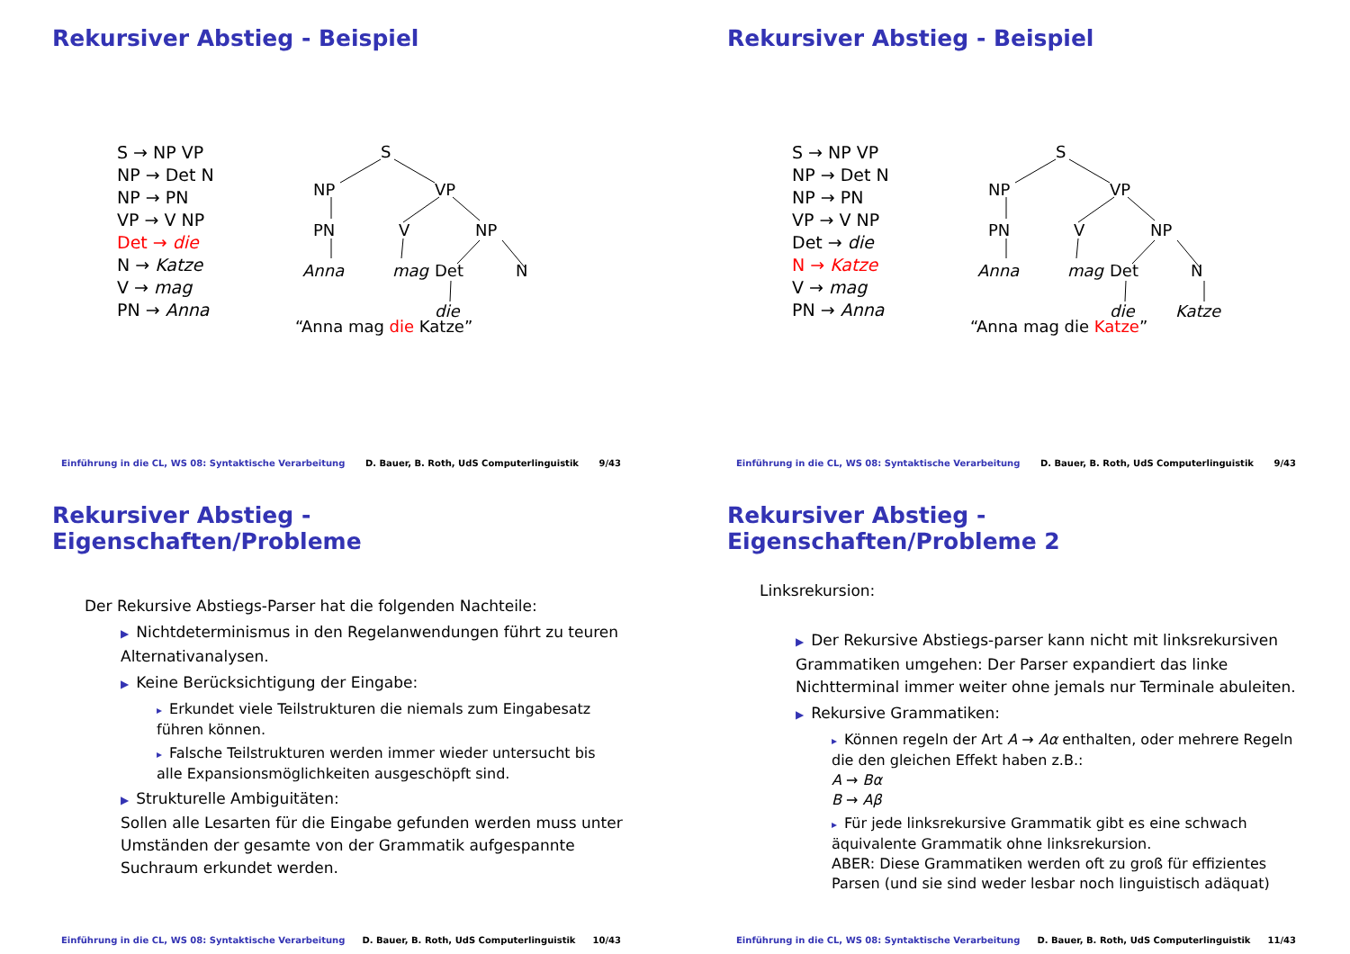Rekursiver Abstieg - Beispiel
S → NP VP
NP → Det N
NP → PN
VP → V NP
Det → die
N → Katze
V → mag
PN → Anna
S
NP
VP
PN
V
NP
Anna
mag
Det
N
die
“Anna mag die Katze”
Einführung in die CL, WS 08: Syntaktische Verarbeitung D. Bauer, B. Roth, UdS Computerlinguistik 9/43
Rekursiver Abstieg - Beispiel
S → NP VP
NP → Det N
NP → PN
VP → V NP
Det → die
N → Katze
V → mag
PN → Anna
S
NP
VP
PN
V
NP
Anna
mag
Det
N
die
Katze
“Anna mag die Katze”
Einführung in die CL, WS 08: Syntaktische Verarbeitung D. Bauer, B. Roth, UdS Computerlinguistik 9/43
Rekursiver Abstieg - Eigenschaften/Probleme
Der Rekursive Abstiegs-Parser hat die folgenden Nachteile:
▶ Nichtdeterminismus in den Regelanwendungen führt zu teuren Alternativanalysen.
▶ Keine Berücksichtigung der Eingabe:
▸ Erkundet viele Teilstrukturen die niemals zum Eingabesatz führen können.
▸ Falsche Teilstrukturen werden immer wieder untersucht bis alle Expansionsmöglichkeiten ausgeschöpft sind.
▶ Strukturelle Ambiguitäten:
Sollen alle Lesarten für die Eingabe gefunden werden muss unter Umständen der gesamte von der Grammatik aufgespannte Suchraum erkundet werden.
Einführung in die CL, WS 08: Syntaktische Verarbeitung D. Bauer, B. Roth, UdS Computerlinguistik 10/43
Rekursiver Abstieg - Eigenschaften/Probleme 2
Linksrekursion:
▶ Der Rekursive Abstiegs-parser kann nicht mit linksrekursiven Grammatiken umgehen: Der Parser expandiert das linke Nichtterminal immer weiter ohne jemals nur Terminale abuleiten.
▶ Rekursive Grammatiken:
▸ Können regeln der Art A → Aα enthalten, oder mehrere Regeln die den gleichen Effekt haben z.B.:
A → Bα
B → Aβ
▸ Für jede linksrekursive Grammatik gibt es eine schwach äquivalente Grammatik ohne linksrekursion.
ABER: Diese Grammatiken werden oft zu groß für effizientes Parsen (und sie sind weder lesbar noch linguistisch adäquat)
Einführung in die CL, WS 08: Syntaktische Verarbeitung D. Bauer, B. Roth, UdS Computerlinguistik 11/43